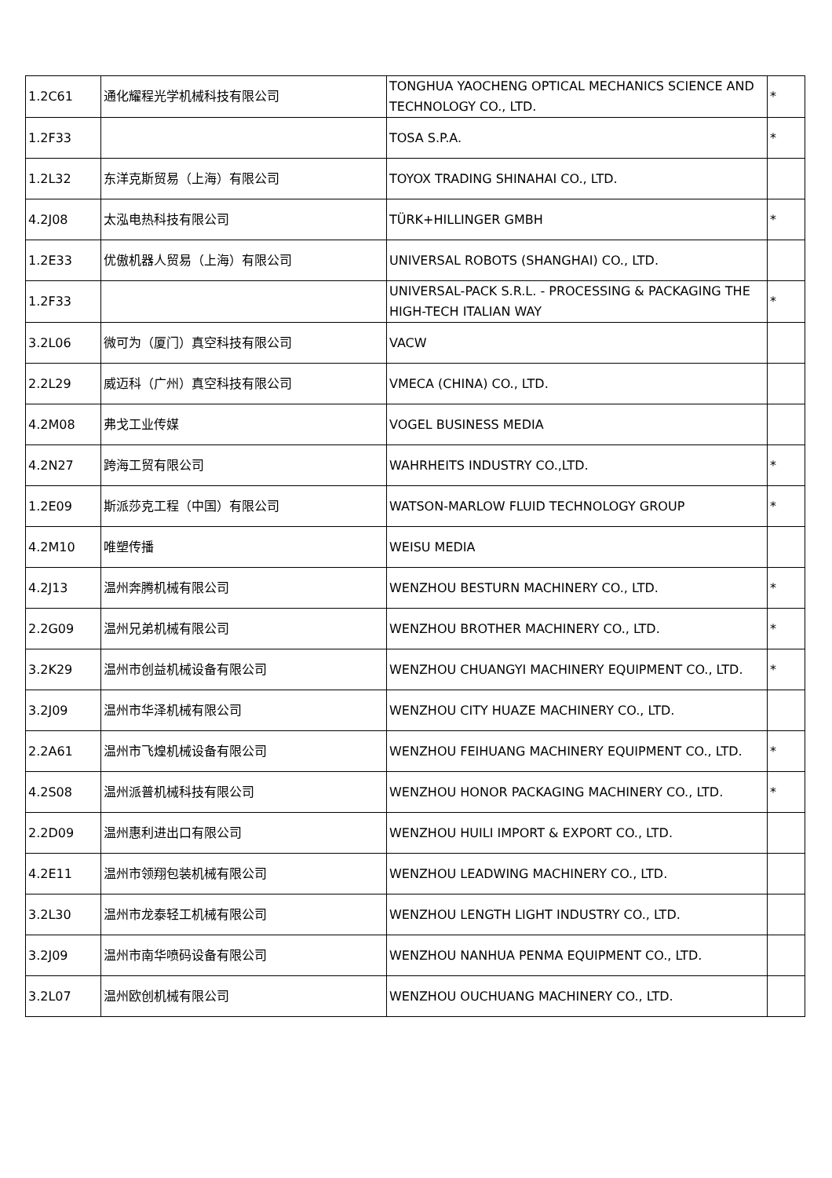| 1.2C61 | 通化耀程光学机械科技有限公司 | TONGHUA YAOCHENG OPTICAL MECHANICS SCIENCE AND TECHNOLOGY CO., LTD. | * |
| 1.2F33 | | TOSA S.P.A. | * |
| 1.2L32 | 东洋克斯贸易（上海）有限公司 | TOYOX TRADING SHINAHAI CO., LTD. | |
| 4.2J08 | 太泓电热科技有限公司 | TÜRK+HILLINGER GMBH | * |
| 1.2E33 | 优傲机器人贸易（上海）有限公司 | UNIVERSAL ROBOTS (SHANGHAI) CO., LTD. | |
| 1.2F33 | | UNIVERSAL-PACK S.R.L. - PROCESSING & PACKAGING THE HIGH-TECH ITALIAN WAY | * |
| 3.2L06 | 微可为（厦门）真空科技有限公司 | VACW | |
| 2.2L29 | 威迈科（广州）真空科技有限公司 | VMECA (CHINA) CO., LTD. | |
| 4.2M08 | 弗戈工业传媒 | VOGEL BUSINESS MEDIA | |
| 4.2N27 | 跨海工贸有限公司 | WAHRHEITS INDUSTRY CO.,LTD. | * |
| 1.2E09 | 斯派莎克工程（中国）有限公司 | WATSON-MARLOW FLUID TECHNOLOGY GROUP | * |
| 4.2M10 | 唯塑传播 | WEISU MEDIA | |
| 4.2J13 | 温州奔腾机械有限公司 | WENZHOU BESTURN MACHINERY CO., LTD. | * |
| 2.2G09 | 温州兄弟机械有限公司 | WENZHOU BROTHER MACHINERY CO., LTD. | * |
| 3.2K29 | 温州市创益机械设备有限公司 | WENZHOU CHUANGYI MACHINERY EQUIPMENT CO., LTD. | * |
| 3.2J09 | 温州市华泽机械有限公司 | WENZHOU CITY HUAZE MACHINERY CO., LTD. | |
| 2.2A61 | 温州市飞煌机械设备有限公司 | WENZHOU FEIHUANG MACHINERY EQUIPMENT CO., LTD. | * |
| 4.2S08 | 温州派普机械科技有限公司 | WENZHOU HONOR PACKAGING MACHINERY CO., LTD. | * |
| 2.2D09 | 温州惠利进出口有限公司 | WENZHOU HUILI IMPORT & EXPORT CO., LTD. | |
| 4.2E11 | 温州市领翔包装机械有限公司 | WENZHOU LEADWING MACHINERY CO., LTD. | |
| 3.2L30 | 温州市龙泰轻工机械有限公司 | WENZHOU LENGTH LIGHT INDUSTRY CO., LTD. | |
| 3.2J09 | 温州市南华喷码设备有限公司 | WENZHOU NANHUA PENMA EQUIPMENT CO., LTD. | |
| 3.2L07 | 温州欧创机械有限公司 | WENZHOU OUCHUANG MACHINERY CO., LTD. | |